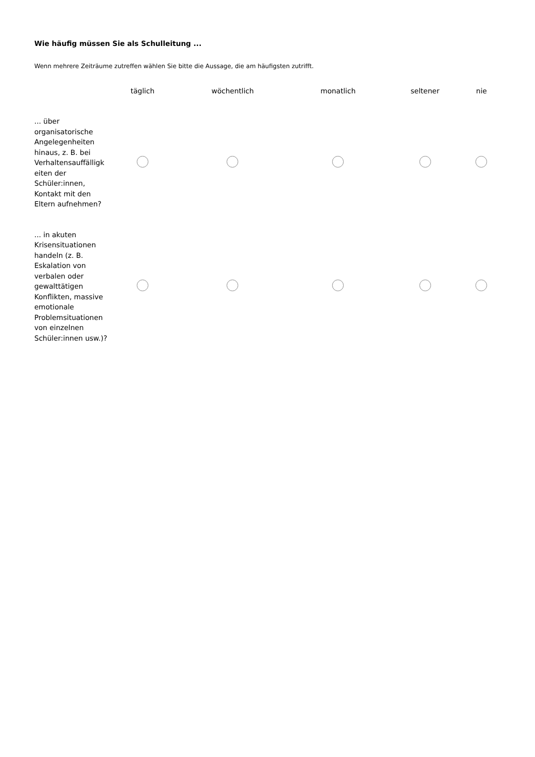Wie häufig müssen Sie als Schulleitung ...
Wenn mehrere Zeiträume zutreffen wählen Sie bitte die Aussage, die am häufigsten zutrifft.
| | täglich | wöchentlich | monatlich | seltener | nie |
| --- | --- | --- | --- | --- | --- |
| ... über organisatorische Angelegenheiten hinaus, z. B. bei Verhaltensauffälligk eiten der Schüler:innen, Kontakt mit den Eltern aufnehmen? | | | | | |
| ... in akuten Krisensituationen handeln (z. B. Eskalation von verbalen oder gewalttätigen Konflikten, massive emotionale Problemsituationen von einzelnen Schüler:innen usw.)? | | | | | |